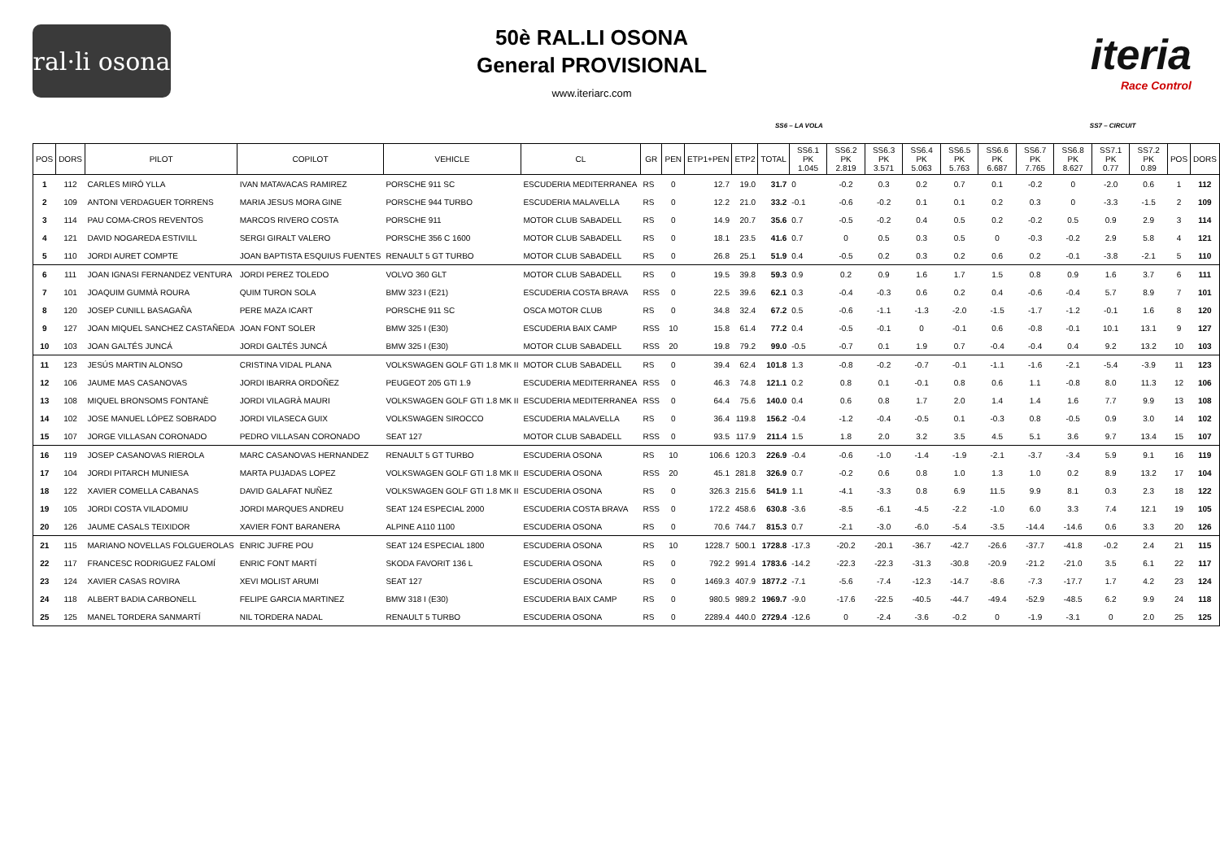ral·li osona
50è RAL.LI OSONA
General PROVISIONAL
www.iteriarc.com
iteria
Race Control
SS6 – LA VOLA SS7 – CIRCUIT
| POS | DORS | PILOT | COPILOT | VEHICLE | CL | GR | PEN | ETP1+PEN | ETP2 | TOTAL | SS6.1 PK 1.045 | SS6.2 PK 2.819 | SS6.3 PK 3.571 | SS6.4 PK 5.063 | SS6.5 PK 5.763 | SS6.6 PK 6.687 | SS6.7 PK 7.765 | SS6.8 PK 8.627 | SS7.1 PK 0.77 | SS7.2 PK 0.89 | POS | DORS |
| --- | --- | --- | --- | --- | --- | --- | --- | --- | --- | --- | --- | --- | --- | --- | --- | --- | --- | --- | --- | --- | --- | --- |
| 1 | 112 | CARLES MIRÓ YLLA | IVAN MATAVACAS RAMIREZ | PORSCHE 911 SC | ESCUDERIA MEDITERRANEA | RS | 0 | 12.7 | 19.0 | 31.7 | 0 | -0.2 | 0.3 | 0.2 | 0.7 | 0.1 | -0.2 | 0 | -2.0 | 0.6 | 1 | 112 |
| 2 | 109 | ANTONI VERDAGUER TORRENS | MARIA JESUS MORA GINE | PORSCHE 944 TURBO | ESCUDERIA MALAVELLA | RS | 0 | 12.2 | 21.0 | 33.2 | -0.1 | -0.6 | -0.2 | 0.1 | 0.1 | 0.2 | 0.3 | 0 | -3.3 | -1.5 | 2 | 109 |
| 3 | 114 | PAU COMA-CROS REVENTOS | MARCOS RIVERO COSTA | PORSCHE 911 | MOTOR CLUB SABADELL | RS | 0 | 14.9 | 20.7 | 35.6 | 0.7 | -0.5 | -0.2 | 0.4 | 0.5 | 0.2 | -0.2 | 0.5 | 0.9 | 2.9 | 3 | 114 |
| 4 | 121 | DAVID NOGAREDA ESTIVILL | SERGI GIRALT VALERO | PORSCHE 356 C 1600 | MOTOR CLUB SABADELL | RS | 0 | 18.1 | 23.5 | 41.6 | 0.7 | 0 | 0.5 | 0.3 | 0.5 | 0 | -0.3 | -0.2 | 2.9 | 5.8 | 4 | 121 |
| 5 | 110 | JORDI AURET COMPTE | JOAN BAPTISTA ESQUIUS FUENTES | RENAULT 5 GT TURBO | MOTOR CLUB SABADELL | RS | 0 | 26.8 | 25.1 | 51.9 | 0.4 | -0.5 | 0.2 | 0.3 | 0.2 | 0.6 | 0.2 | -0.1 | -3.8 | -2.1 | 5 | 110 |
| 6 | 111 | JOAN IGNASI FERNANDEZ VENTURA | JORDI PEREZ TOLEDO | VOLVO 360 GLT | MOTOR CLUB SABADELL | RS | 0 | 19.5 | 39.8 | 59.3 | 0.9 | 0.2 | 0.9 | 1.6 | 1.7 | 1.5 | 0.8 | 0.9 | 1.6 | 3.7 | 6 | 111 |
| 7 | 101 | JOAQUIM GUMMÀ ROURA | QUIM TURON SOLA | BMW 323 I (E21) | ESCUDERIA COSTA BRAVA | RSS | 0 | 22.5 | 39.6 | 62.1 | 0.3 | -0.4 | -0.3 | 0.6 | 0.2 | 0.4 | -0.6 | -0.4 | 5.7 | 8.9 | 7 | 101 |
| 8 | 120 | JOSEP CUNILL BASAGAÑA | PERE MAZA ICART | PORSCHE 911 SC | OSCA MOTOR CLUB | RS | 0 | 34.8 | 32.4 | 67.2 | 0.5 | -0.6 | -1.1 | -1.3 | -2.0 | -1.5 | -1.7 | -1.2 | -0.1 | 1.6 | 8 | 120 |
| 9 | 127 | JOAN MIQUEL SANCHEZ CASTAÑEDA | JOAN FONT SOLER | BMW 325 I (E30) | ESCUDERIA BAIX CAMP | RSS | 10 | 15.8 | 61.4 | 77.2 | 0.4 | -0.5 | -0.1 | 0 | -0.1 | 0.6 | -0.8 | -0.1 | 10.1 | 13.1 | 9 | 127 |
| 10 | 103 | JOAN GALTÉS JUNCÁ | JORDI GALTÉS JUNCÁ | BMW 325 I (E30) | MOTOR CLUB SABADELL | RSS | 20 | 19.8 | 79.2 | 99.0 | -0.5 | -0.7 | 0.1 | 1.9 | 0.7 | -0.4 | -0.4 | 0.4 | 9.2 | 13.2 | 10 | 103 |
| 11 | 123 | JESÚS MARTIN ALONSO | CRISTINA VIDAL PLANA | VOLKSWAGEN GOLF GTI 1.8 MK II | MOTOR CLUB SABADELL | RS | 0 | 39.4 | 62.4 | 101.8 | 1.3 | -0.8 | -0.2 | -0.7 | -0.1 | -1.1 | -1.6 | -2.1 | -5.4 | -3.9 | 11 | 123 |
| 12 | 106 | JAUME MAS CASANOVAS | JORDI IBARRA ORDOÑEZ | PEUGEOT 205 GTI 1.9 | ESCUDERIA MEDITERRANEA | RSS | 0 | 46.3 | 74.8 | 121.1 | 0.2 | 0.8 | 0.1 | -0.1 | 0.8 | 0.6 | 1.1 | -0.8 | 8.0 | 11.3 | 12 | 106 |
| 13 | 108 | MIQUEL BRONSOMS FONTANÈ | JORDI VILAGRÀ MAURI | VOLKSWAGEN GOLF GTI 1.8 MK II | ESCUDERIA MEDITERRANEA | RSS | 0 | 64.4 | 75.6 | 140.0 | 0.4 | 0.6 | 0.8 | 1.7 | 2.0 | 1.4 | 1.4 | 1.6 | 7.7 | 9.9 | 13 | 108 |
| 14 | 102 | JOSE MANUEL LÓPEZ SOBRADO | JORDI VILASECA GUIX | VOLKSWAGEN SIROCCO | ESCUDERIA MALAVELLA | RS | 0 | 36.4 | 119.8 | 156.2 | -0.4 | -1.2 | -0.4 | -0.5 | 0.1 | -0.3 | 0.8 | -0.5 | 0.9 | 3.0 | 14 | 102 |
| 15 | 107 | JORGE VILLASAN CORONADO | PEDRO VILLASAN CORONADO | SEAT 127 | MOTOR CLUB SABADELL | RSS | 0 | 93.5 | 117.9 | 211.4 | 1.5 | 1.8 | 2.0 | 3.2 | 3.5 | 4.5 | 5.1 | 3.6 | 9.7 | 13.4 | 15 | 107 |
| 16 | 119 | JOSEP CASANOVAS RIEROLA | MARC CASANOVAS HERNANDEZ | RENAULT 5 GT TURBO | ESCUDERIA OSONA | RS | 10 | 106.6 | 120.3 | 226.9 | -0.4 | -0.6 | -1.0 | -1.4 | -1.9 | -2.1 | -3.7 | -3.4 | 5.9 | 9.1 | 16 | 119 |
| 17 | 104 | JORDI PITARCH MUNIESA | MARTA PUJADAS LOPEZ | VOLKSWAGEN GOLF GTI 1.8 MK II | ESCUDERIA OSONA | RSS | 20 | 45.1 | 281.8 | 326.9 | 0.7 | -0.2 | 0.6 | 0.8 | 1.0 | 1.3 | 1.0 | 0.2 | 8.9 | 13.2 | 17 | 104 |
| 18 | 122 | XAVIER COMELLA CABANAS | DAVID GALAFAT NUÑEZ | VOLKSWAGEN GOLF GTI 1.8 MK II | ESCUDERIA OSONA | RS | 0 | 326.3 | 215.6 | 541.9 | 1.1 | -4.1 | -3.3 | 0.8 | 6.9 | 11.5 | 9.9 | 8.1 | 0.3 | 2.3 | 18 | 122 |
| 19 | 105 | JORDI COSTA VILADOMIU | JORDI MARQUES ANDREU | SEAT 124 ESPECIAL 2000 | ESCUDERIA COSTA BRAVA | RSS | 0 | 172.2 | 458.6 | 630.8 | -3.6 | -8.5 | -6.1 | -4.5 | -2.2 | -1.0 | 6.0 | 3.3 | 7.4 | 12.1 | 19 | 105 |
| 20 | 126 | JAUME CASALS TEIXIDOR | XAVIER FONT BARANERA | ALPINE A110 1100 | ESCUDERIA OSONA | RS | 0 | 70.6 | 744.7 | 815.3 | 0.7 | -2.1 | -3.0 | -6.0 | -5.4 | -3.5 | -14.4 | -14.6 | 0.6 | 3.3 | 20 | 126 |
| 21 | 115 | MARIANO NOVELLAS FOLGUEROLAS | ENRIC JUFRE POU | SEAT 124 ESPECIAL 1800 | ESCUDERIA OSONA | RS | 10 | 1228.7 | 500.1 | 1728.8 | -17.3 | -20.2 | -20.1 | -36.7 | -42.7 | -26.6 | -37.7 | -41.8 | -0.2 | 2.4 | 21 | 115 |
| 22 | 117 | FRANCESC RODRIGUEZ FALOMÍ | ENRIC FONT MARTÍ | SKODA FAVORIT 136 L | ESCUDERIA OSONA | RS | 0 | 792.2 | 991.4 | 1783.6 | -14.2 | -22.3 | -22.3 | -31.3 | -30.8 | -20.9 | -21.2 | -21.0 | 3.5 | 6.1 | 22 | 117 |
| 23 | 124 | XAVIER CASAS ROVIRA | XEVI MOLIST ARUMI | SEAT 127 | ESCUDERIA OSONA | RS | 0 | 1469.3 | 407.9 | 1877.2 | -7.1 | -5.6 | -7.4 | -12.3 | -14.7 | -8.6 | -7.3 | -17.7 | 1.7 | 4.2 | 23 | 124 |
| 24 | 118 | ALBERT BADIA CARBONELL | FELIPE GARCIA MARTINEZ | BMW 318 I (E30) | ESCUDERIA BAIX CAMP | RS | 0 | 980.5 | 989.2 | 1969.7 | -9.0 | -17.6 | -22.5 | -40.5 | -44.7 | -49.4 | -52.9 | -48.5 | 6.2 | 9.9 | 24 | 118 |
| 25 | 125 | MANEL TORDERA SANMARTÍ | NIL TORDERA NADAL | RENAULT 5 TURBO | ESCUDERIA OSONA | RS | 0 | 2289.4 | 440.0 | 2729.4 | -12.6 | 0 | -2.4 | -3.6 | -0.2 | 0 | -1.9 | -3.1 | 0 | 2.0 | 25 | 125 |